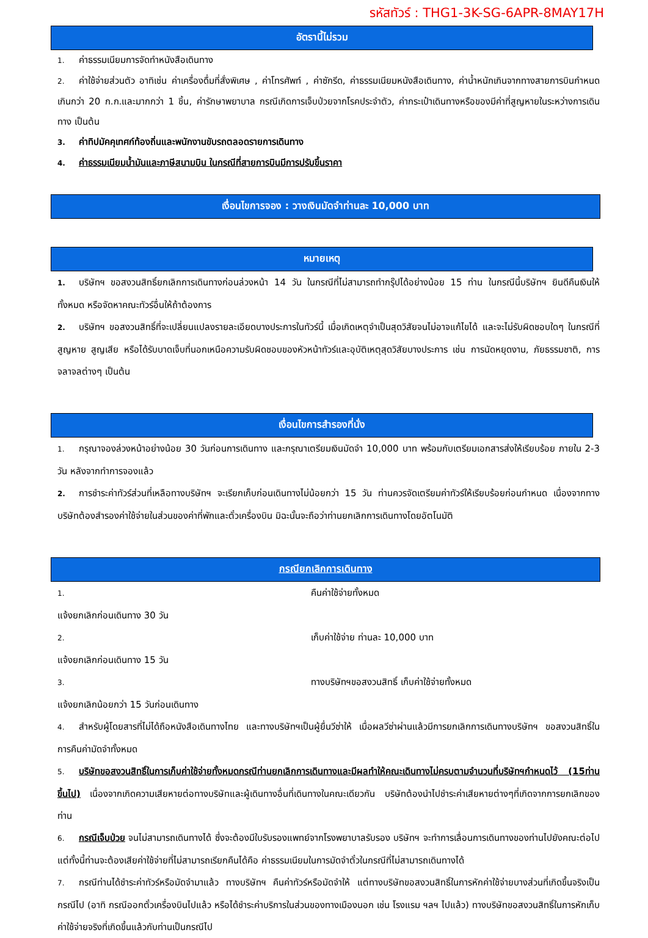รหัสทัวร์ : THG1-3K-SG-6APR-8MAY17H
อัตรานี้ไม่รวม
1. ค่าธรรมเนียมการจัดทำหนังสือเดินทาง
2. ค่าใช้จ่ายส่วนตัว อาทิเช่น ค่าเครื่องดื่มที่สั่งพิเศษ , ค่าโทรศัพท์ , ค่าซักรีด, ค่าธรรมเนียมหนังสือเดินทาง, ค่าน้ำหนักเกินจากทางสายการบินกำหนดเกินกว่า 20 ก.ก.และมากกว่า 1 ชิ้น, ค่ารักษาพยาบาล กรณีเกิดการเจ็บป่วยจากโรคประจำตัว, ค่ากระเป๋าเดินทางหรือของมีค่าที่สูญหายในระหว่างการเดินทาง เป็นต้น
3. ค่าทิปมัคคุเทศก์ท้องถิ่นและพนักงานขับรถตลอดรายการเดินทาง
4. ค่าธรรมเนียมน้ำมันและภาษีสนามบิน ในกรณีที่สายการบินมีการปรับขึ้นราคา
เงื่อนไขการจอง : วางเงินมัดจำท่านละ 10,000 บาท
หมายเหตุ
1. บริษัทฯ ขอสงวนสิทธิ์ยกเลิกการเดินทางก่อนล่วงหน้า 14 วัน ในกรณีที่ไม่สามารถทำกรุ๊ปได้อย่างน้อย 15 ท่าน ในกรณีนี้บริษัทฯ ยินดีคืนเงินให้ทั้งหมด หรือจัดหาคณะทัวร์อื่นให้ถ้าต้องการ
2. บริษัทฯ ขอสงวนสิทธิ์ที่จะเปลี่ยนแปลงรายละเอียดบางประการในทัวร์นี้ เมื่อเกิดเหตุจำเป็นสุดวิสัยจนไม่อาจแก้ไขได้ และจะไม่รับผิดชอบใดๆ ในกรณีที่สูญหาย สูญเสีย หรือได้รับบาดเจ็บที่นอกเหนือความรับผิดชอบของหัวหน้าทัวร์และอุบัติเหตุสุดวิสัยบางประการ เช่น การนัดหยุดงาน, ภัยธรรมชาติ, การจลาจลต่างๆ เป็นต้น
เงื่อนไขการสำรองที่นั่ง
1. กรุณาจองล่วงหน้าอย่างน้อย 30 วันก่อนการเดินทาง และกรุณาเตรียมเงินมัดจำ 10,000 บาท พร้อมกับเตรียมเอกสารส่งให้เรียบร้อย ภายใน 2-3 วัน หลังจากทำการจองแล้ว
2. การชำระค่าทัวร์ส่วนที่เหลือทางบริษัทฯ จะเรียกเก็บก่อนเดินทางไม่น้อยกว่า 15 วัน ท่านควรจัดเตรียมค่าทัวร์ให้เรียบร้อยก่อนกำหนด เนื่องจากทางบริษัทต้องสำรองค่าใช้จ่ายในส่วนของค่าที่พักและตั๋วเครื่องบิน มิฉะนั้นจะถือว่าท่านยกเลิกการเดินทางโดยอัตโนมัติ
กรณียกเลิกการเดินทาง
1. แจ้งยกเลิกก่อนเดินทาง 30 วัน คืนค่าใช้จ่ายทั้งหมด
2. แจ้งยกเลิกก่อนเดินทาง 15 วัน เก็บค่าใช้จ่าย ท่านละ 10,000 บาท
3. แจ้งยกเลิกน้อยกว่า 15 วันก่อนเดินทาง ทางบริษัทฯขอสงวนสิทธิ์ เก็บค่าใช้จ่ายทั้งหมด
4. สำหรับผู้โดยสารที่ไม่ได้ถือหนังสือเดินทางไทย และทางบริษัทฯเป็นผู้ยื่นวีซ่าให้ เมื่อผลวีซ่าผ่านแล้วมีการยกเลิกการเดินทางบริษัทฯ ขอสงวนสิทธิ์ในการคืนค่ามัดจำทั้งหมด
5. บริษัทขอสงวนสิทธิ์ในการเก็บค่าใช้จ่ายทั้งหมดกรณีท่านยกเลิกการเดินทางและมีผลทำให้คณะเดินทางไม่ครบตามจำนวนที่บริษัทฯกำหนดไว้ (15ท่านขึ้นไป) เนื่องจากเกิดความเสียหายต่อทางบริษัทและผู้เดินทางอื่นที่เดินทางในคณะเดียวกัน บริษัทต้องนำไปชำระค่าเสียหายต่างๆที่เกิดจากการยกเลิกของท่าน
6. กรณีเจ็บป่วย จนไม่สามารถเดินทางได้ ซึ่งจะต้องมีใบรับรองแพทย์จากโรงพยาบาลรับรอง บริษัทฯ จะทำการเลื่อนการเดินทางของท่านไปยังคณะต่อไปแต่ทั้งนี้ท่านจะต้องเสียค่าใช้จ่ายที่ไม่สามารถเรียกคืนได้คือ ค่าธรรมเนียมในการมัดจำตั๋วในกรณีที่ไม่สามารถเดินทางได้
7. กรณีท่านได้ชำระค่าทัวร์หรือมัดจำมาแล้ว ทางบริษัทฯ คืนค่าทัวร์หรือมัดจำให้ แต่ทางบริษัทขอสงวนสิทธิ์ในการหักค่าใช้จ่ายบางส่วนที่เกิดขึ้นจริงเป็นกรณีไป (อาทิ กรณีออกตั๋วเครื่องบินไปแล้ว หรือได้ชำระค่าบริการในส่วนของทางเมืองนอก เช่น โรงแรม ฯลฯ ไปแล้ว) ทางบริษัทขอสงวนสิทธิ์ในการหักเก็บค่าใช้จ่ายจริงที่เกิดขึ้นแล้วกับท่านเป็นกรณีไป